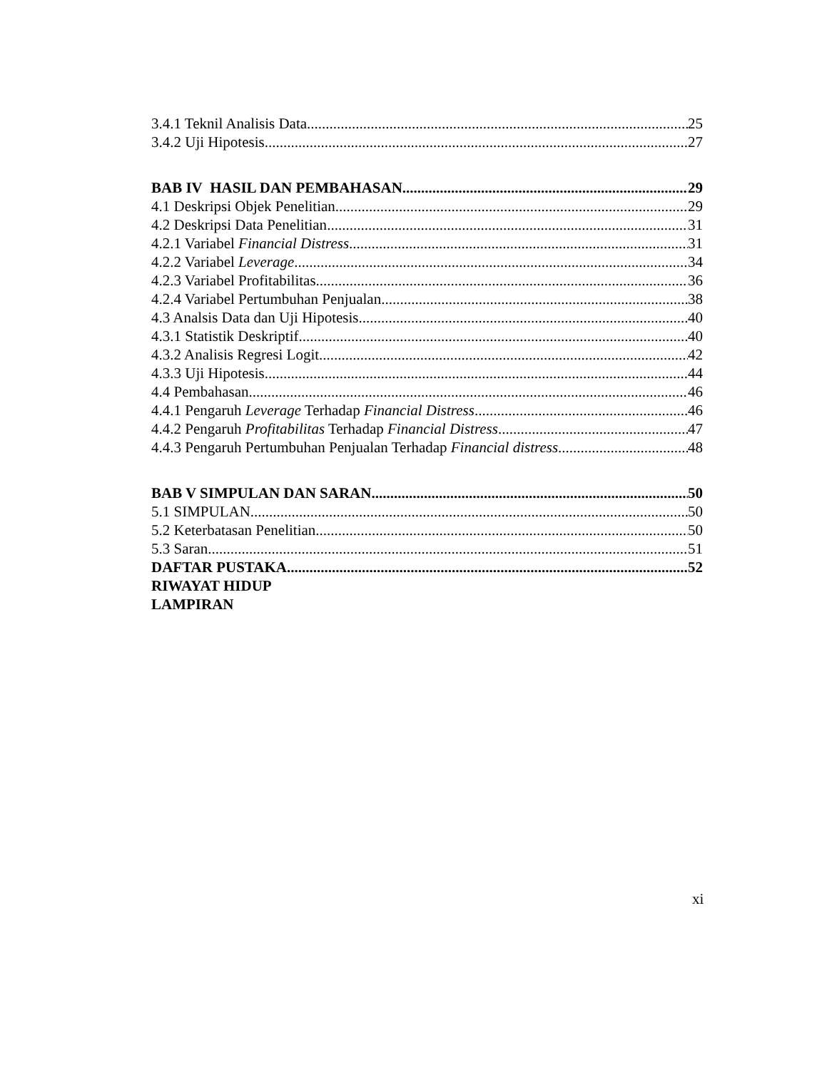3.4.1 Teknil Analisis Data 25
3.4.2 Uji Hipotesis 27
BAB IV HASIL DAN PEMBAHASAN 29
4.1 Deskripsi Objek Penelitian 29
4.2 Deskripsi Data Penelitian 31
4.2.1 Variabel Financial Distress 31
4.2.2 Variabel Leverage 34
4.2.3 Variabel Profitabilitas 36
4.2.4 Variabel Pertumbuhan Penjualan 38
4.3 Analsis Data dan Uji Hipotesis 40
4.3.1 Statistik Deskriptif 40
4.3.2 Analisis Regresi Logit 42
4.3.3 Uji Hipotesis 44
4.4 Pembahasan 46
4.4.1 Pengaruh Leverage Terhadap Financial Distress 46
4.4.2 Pengaruh Profitabilitas Terhadap Financial Distress 47
4.4.3 Pengaruh Pertumbuhan Penjualan Terhadap Financial distress 48
BAB V SIMPULAN DAN SARAN 50
5.1 SIMPULAN 50
5.2 Keterbatasan Penelitian 50
5.3 Saran 51
DAFTAR PUSTAKA 52
RIWAYAT HIDUP
LAMPIRAN
xi